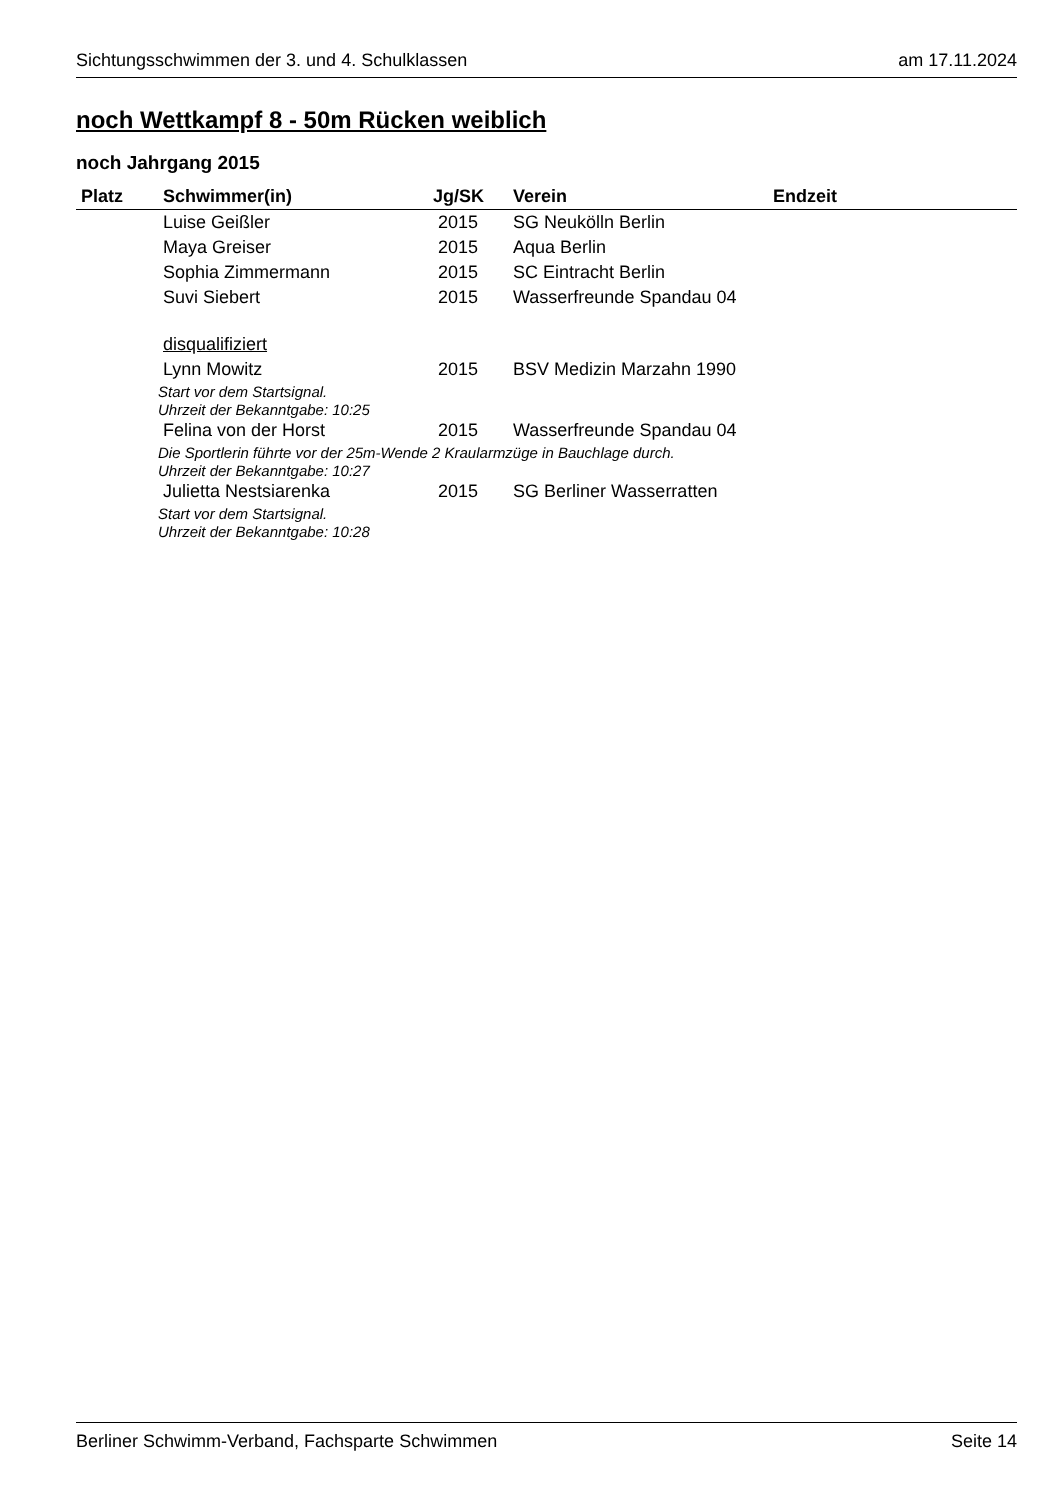Sichtungsschwimmen der 3. und 4. Schulklassen am 17.11.2024
noch Wettkampf 8 - 50m Rücken weiblich
noch Jahrgang 2015
| Platz | Schwimmer(in) | Jg/SK | Verein | Endzeit |
| --- | --- | --- | --- | --- |
| | Luise Geißler | 2015 | SG Neukölln Berlin | |
| | Maya Greiser | 2015 | Aqua Berlin | |
| | Sophia Zimmermann | 2015 | SC Eintracht Berlin | |
| | Suvi Siebert | 2015 | Wasserfreunde Spandau 04 | |
| | disqualifiziert | | | |
| | Lynn Mowitz | 2015 | BSV Medizin Marzahn 1990 | |
| Start vor dem Startsignal. | | | | |
| Uhrzeit der Bekanntgabe: 10:25 | | | | |
| | Felina von der Horst | 2015 | Wasserfreunde Spandau 04 | |
| Die Sportlerin führte vor der 25m-Wende 2 Kraularmzüge in Bauchlage durch. | | | | |
| Uhrzeit der Bekanntgabe: 10:27 | | | | |
| | Julietta Nestsiarenka | 2015 | SG Berliner Wasserratten | |
| Start vor dem Startsignal. | | | | |
| Uhrzeit der Bekanntgabe: 10:28 | | | | |
Berliner Schwimm-Verband, Fachsparte Schwimmen Seite 14